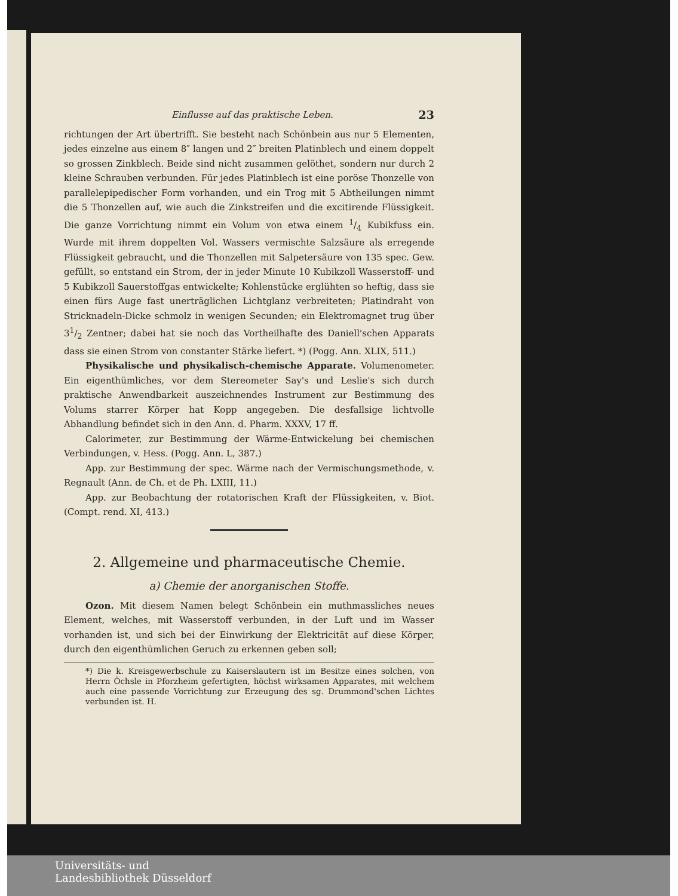Einflusse auf das praktische Leben. 23
richtungen der Art übertrifft. Sie besteht nach Schönbein aus nur 5 Elementen, jedes einzelne aus einem 8″ langen und 2″ breiten Platinblech und einem doppelt so grossen Zinkblech. Beide sind nicht zusammen gelöthet, sondern nur durch 2 kleine Schrauben verbunden. Für jedes Platinblech ist eine poröse Thonzelle von parallelepipedischer Form vorhanden, und ein Trog mit 5 Abtheilungen nimmt die 5 Thonzellen auf, wie auch die Zinkstreifen und die excitirende Flüssigkeit. Die ganze Vorrichtung nimmt ein Volum von etwa einem 1/4 Kubikfuss ein. Wurde mit ihrem doppelten Vol. Wassers vermischte Salzsäure als erregende Flüssigkeit gebraucht, und die Thonzellen mit Salpetersäure von 135 spec. Gew. gefüllt, so entstand ein Strom, der in jeder Minute 10 Kubikzoll Wasserstoff- und 5 Kubikzoll Sauerstoffgas entwickelte; Kohlenstücke erglühten so heftig, dass sie einen fürs Auge fast unerträglichen Lichtglanz verbreiteten; Platindraht von Stricknadeln-Dicke schmolz in wenigen Secunden; ein Elektromagnet trug über 31/2 Zentner; dabei hat sie noch das Vortheilhafte des Daniell'schen Apparats dass sie einen Strom von constanter Stärke liefert. *) (Pogg. Ann. XLIX, 511.)
Physikalische und physikalisch-chemische Apparate. Volumenometer. Ein eigenthümliches, vor dem Stereometer Say's und Leslie's sich durch praktische Anwendbarkeit auszeichnendes Instrument zur Bestimmung des Volums starrer Körper hat Kopp angegeben. Die desfallsige lichtvolle Abhandlung befindet sich in den Ann. d. Pharm. XXXV, 17 ff.
Calorimeter, zur Bestimmung der Wärme-Entwickelung bei chemischen Verbindungen, v. Hess. (Pogg. Ann. L, 387.)
App. zur Bestimmung der spec. Wärme nach der Vermischungsmethode, v. Regnault (Ann. de Ch. et de Ph. LXIII, 11.)
App. zur Beobachtung der rotatorischen Kraft der Flüssigkeiten, v. Biot. (Compt. rend. XI, 413.)
2. Allgemeine und pharmaceutische Chemie.
a) Chemie der anorganischen Stoffe.
Ozon. Mit diesem Namen belegt Schönbein ein muthmassliches neues Element, welches, mit Wasserstoff verbunden, in der Luft und im Wasser vorhanden ist, und sich bei der Einwirkung der Elektricität auf diese Körper, durch den eigenthümlichen Geruch zu erkennen geben soll;
*) Die k. Kreisgewerbschule zu Kaiserslautern ist im Besitze eines solchen, von Herrn Öchsle in Pforzheim gefertigten, höchst wirksamen Apparates, mit welchem auch eine passende Vorrichtung zur Erzeugung des sg. Drummond'schen Lichtes verbunden ist. H.
Universitäts- und
Landesbibliothek Düsseldorf